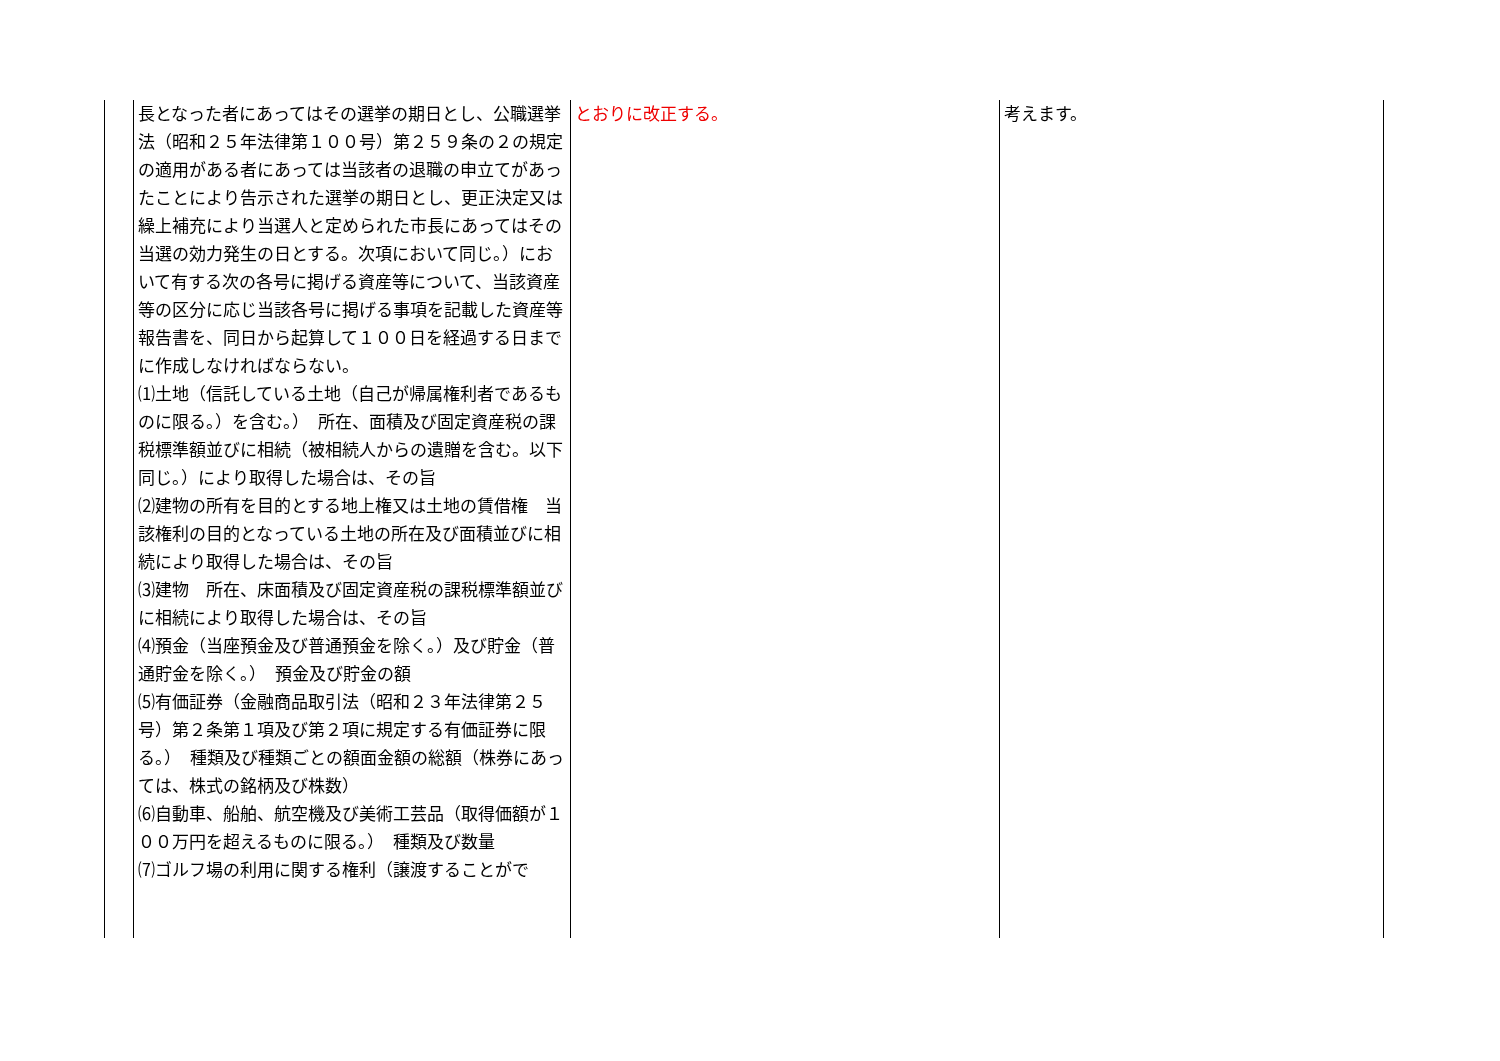| | 長となった者にあってはその選挙の期日とし、公職選挙法（昭和２５年法律第１００号）第２５９条の２の規定の適用がある者にあっては当該者の退職の申立てがあったことにより告示された選挙の期日とし、更正決定又は繰上補充により当選人と定められた市長にあってはその当選の効力発生の日とする。次項において同じ。）において有する次の各号に掲げる資産等について、当該資産等の区分に応じ当該各号に掲げる事項を記載した資産等報告書を、同日から起算して１００日を経過する日までに作成しなければならない。 ⑴土地（信託している土地（自己が帰属権利者であるものに限る。）を含む。） 所在、面積及び固定資産税の課税標準額並びに相続（被相続人からの遺贈を含む。以下同じ。）により取得した場合は、その旨 ⑵建物の所有を目的とする地上権又は土地の賃借権 当該権利の目的となっている土地の所在及び面積並びに相続により取得した場合は、その旨 ⑶建物 所在、床面積及び固定資産税の課税標準額並びに相続により取得した場合は、その旨 ⑷預金（当座預金及び普通預金を除く。）及び貯金（普通貯金を除く。） 預金及び貯金の額 ⑸有価証券（金融商品取引法（昭和２３年法律第２５号）第２条第１項及び第２項に規定する有価証券に限る。） 種類及び種類ごとの額面金額の総額（株券にあっては、株式の銘柄及び株数） ⑹自動車、船舶、航空機及び美術工芸品（取得価額が１００万円を超えるものに限る。） 種類及び数量 ⑺ゴルフ場の利用に関する権利（譲渡することがで | とおりに改正する。 | 考えます。 |